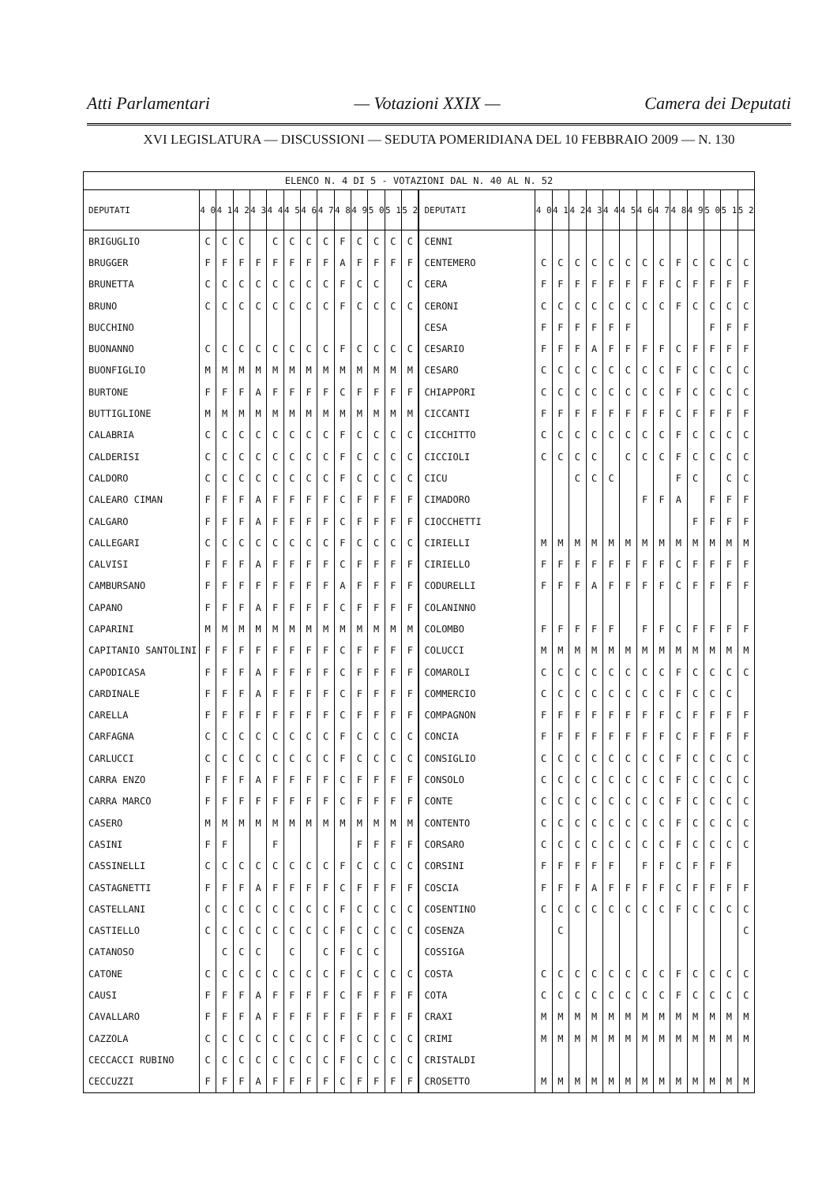Atti Parlamentari — Votazioni XXIX — Camera dei Deputati
XVI LEGISLATURA — DISCUSSIONI — SEDUTA POMERIDIANA DEL 10 FEBBRAIO 2009 — N. 130
| ELENCO N. 4 DI 5 - VOTAZIONI DAL N. 40 AL N. 52 | | | | | | | | | | | | | | | | | | | | | | | | | | | |
| DEPUTATI | 4 0 | 4 1 | 4 2 | 4 3 | 4 4 | 4 5 | 4 6 | 4 7 | 4 8 | 4 9 | 5 0 | 5 1 | 5 2 | DEPUTATI | 4 0 | 4 1 | 4 2 | 4 3 | 4 4 | 4 5 | 4 6 | 4 7 | 4 8 | 4 9 | 5 0 | 5 1 | 5 2 |
| BRIGUGLIO | C | C | C | | C | C | C | C | F | C | C | C | C | CENNI | | | | | | | | | | | | | |
| BRUGGER | F | F | F | F | F | F | F | F | A | F | F | F | F | CENTEMERO | C | C | C | C | C | C | C | C | F | C | C | C | C |
| BRUNETTA | C | C | C | C | C | C | C | C | F | C | C | | C | CERA | F | F | F | F | F | F | F | F | C | F | F | F | F |
| BRUNO | C | C | C | C | C | C | C | C | F | C | C | C | C | CERONI | C | C | C | C | C | C | C | C | F | C | C | C | C |
| BUCCHINO | | | | | | | | | | | | | | CESA | F | F | F | F | F | F | | | | | F | F | F |
| BUONANNO | C | C | C | C | C | C | C | C | F | C | C | C | C | CESARIO | F | F | F | A | F | F | F | F | C | F | F | F | F |
| BUONFIGLIO | M | M | M | M | M | M | M | M | M | M | M | M | M | CESARO | C | C | C | C | C | C | C | C | F | C | C | C | C |
| BURTONE | F | F | F | A | F | F | F | F | C | F | F | F | F | CHIAPPORI | C | C | C | C | C | C | C | C | F | C | C | C | C |
| BUTTIGLIONE | M | M | M | M | M | M | M | M | M | M | M | M | M | CICCANTI | F | F | F | F | F | F | F | F | C | F | F | F | F |
| CALABRIA | C | C | C | C | C | C | C | C | F | C | C | C | C | CICCHITTO | C | C | C | C | C | C | C | C | F | C | C | C | C |
| CALDERISI | C | C | C | C | C | C | C | C | F | C | C | C | C | CICCIOLI | C | C | C | C | | C | C | C | F | C | C | C | C |
| CALDORO | C | C | C | C | C | C | C | C | F | C | C | C | C | CICU | | | C | C | C | | | | F | C | | C | C |
| CALEARO CIMAN | F | F | F | A | F | F | F | F | C | F | F | F | F | CIMADORO | | | | | | | F | F | A | | F | F | F |
| CALGARO | F | F | F | A | F | F | F | F | C | F | F | F | F | CIOCCHETTI | | | | | | | | | | F | F | F | F |
| CALLEGARI | C | C | C | C | C | C | C | C | F | C | C | C | C | CIRIELLI | M | M | M | M | M | M | M | M | M | M | M | M | M |
| CALVISI | F | F | F | A | F | F | F | F | C | F | F | F | F | CIRIELLO | F | F | F | F | F | F | F | F | C | F | F | F | F |
| CAMBURSANO | F | F | F | F | F | F | F | F | A | F | F | F | F | CODURELLI | F | F | F | A | F | F | F | F | C | F | F | F | F |
| CAPANO | F | F | F | A | F | F | F | F | C | F | F | F | F | COLANINNO | | | | | | | | | | | | | |
| CAPARINI | M | M | M | M | M | M | M | M | M | M | M | M | M | COLOMBO | F | F | F | F | F | | F | F | C | F | F | F | F |
| CAPITANIO SANTOLINI | F | F | F | F | F | F | F | F | C | F | F | F | F | COLUCCI | M | M | M | M | M | M | M | M | M | M | M | M | M |
| CAPODICASA | F | F | F | A | F | F | F | F | C | F | F | F | F | COMAROLI | C | C | C | C | C | C | C | C | F | C | C | C | C |
| CARDINALE | F | F | F | A | F | F | F | F | C | F | F | F | F | COMMERCIO | C | C | C | C | C | C | C | C | F | C | C | C | |
| CARELLA | F | F | F | F | F | F | F | F | C | F | F | F | F | COMPAGNON | F | F | F | F | F | F | F | F | C | F | F | F | F |
| CARFAGNA | C | C | C | C | C | C | C | C | F | C | C | C | C | CONCIA | F | F | F | F | F | F | F | F | C | F | F | F | F |
| CARLUCCI | C | C | C | C | C | C | C | C | F | C | C | C | C | CONSIGLIO | C | C | C | C | C | C | C | C | F | C | C | C | C |
| CARRA ENZO | F | F | F | A | F | F | F | F | C | F | F | F | F | CONSOLO | C | C | C | C | C | C | C | C | F | C | C | C | C |
| CARRA MARCO | F | F | F | F | F | F | F | F | C | F | F | F | F | CONTE | C | C | C | C | C | C | C | C | F | C | C | C | C |
| CASERO | M | M | M | M | M | M | M | M | M | M | M | M | M | CONTENTO | C | C | C | C | C | C | C | C | F | C | C | C | C |
| CASINI | F | F | | | F | | | | | F | F | F | F | CORSARO | C | C | C | C | C | C | C | C | F | C | C | C | C |
| CASSINELLI | C | C | C | C | C | C | C | C | F | C | C | C | C | CORSINI | F | F | F | F | F | | F | F | C | F | F | F | |
| CASTAGNETTI | F | F | F | A | F | F | F | F | C | F | F | F | F | COSCIA | F | F | F | A | F | F | F | F | C | F | F | F | F |
| CASTELLANI | C | C | C | C | C | C | C | C | F | C | C | C | C | COSENTINO | C | C | C | C | C | C | C | C | F | C | C | C | C |
| CASTIELLO | C | C | C | C | C | C | C | C | F | C | C | C | C | COSENZA | | C | | | | | | | | | | | C |
| CATANOSO | | C | C | C | | C | | C | F | C | C | | | COSSIGA | | | | | | | | | | | | | |
| CATONE | C | C | C | C | C | C | C | C | F | C | C | C | C | COSTA | C | C | C | C | C | C | C | C | F | C | C | C | C |
| CAUSI | F | F | F | A | F | F | F | F | C | F | F | F | F | COTA | C | C | C | C | C | C | C | C | F | C | C | C | C |
| CAVALLARO | F | F | F | A | F | F | F | F | F | F | F | F | F | CRAXI | M | M | M | M | M | M | M | M | M | M | M | M | M |
| CAZZOLA | C | C | C | C | C | C | C | C | F | C | C | C | C | CRIMI | M | M | M | M | M | M | M | M | M | M | M | M | M |
| CECCACCI RUBINO | C | C | C | C | C | C | C | C | F | C | C | C | C | CRISTALDI | | | | | | | | | | | | | |
| CECCUZZI | F | F | F | A | F | F | F | F | C | F | F | F | F | CROSETTO | M | M | M | M | M | M | M | M | M | M | M | M | M |